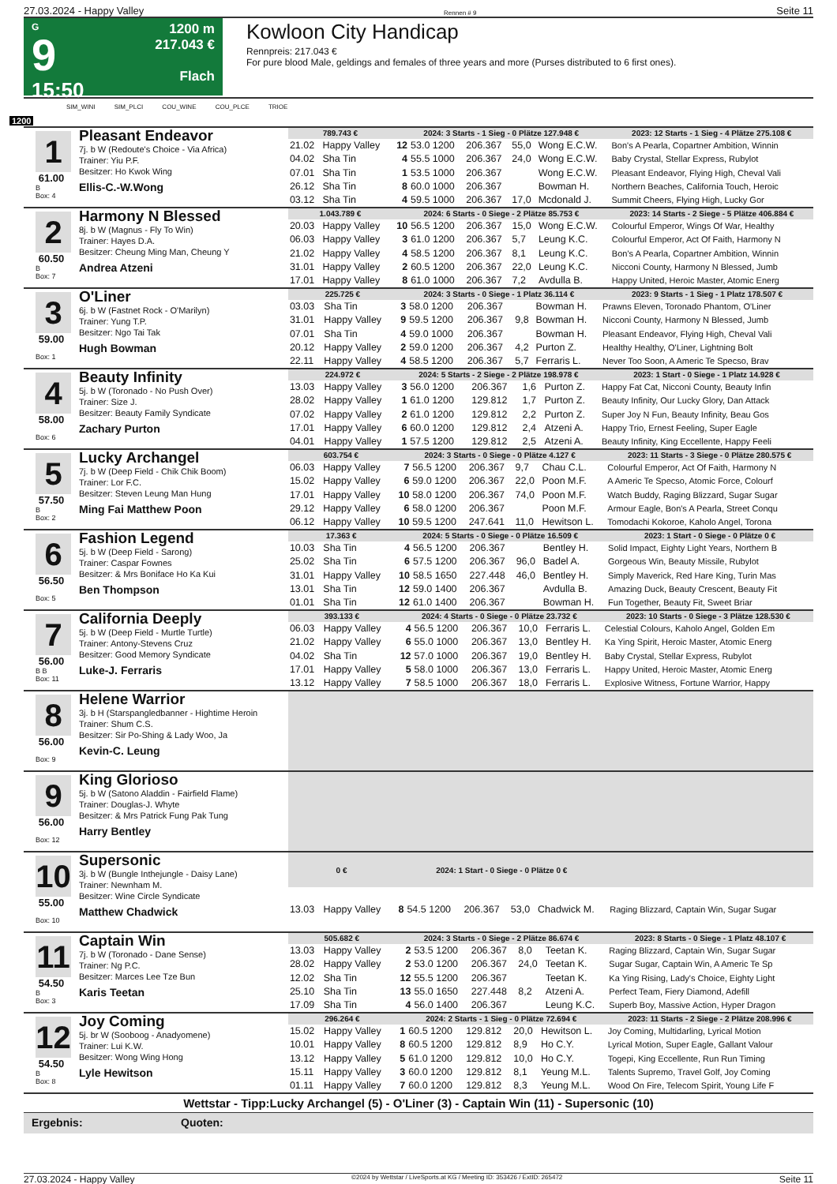27.03.2024 - Happy Valley Rennen # 9 Seite 11
G
9
15:50
1200 m
217.043 €
Flach
Kowloon City Handicap
Rennpreis: 217.043 €
For pure blood Male, geldings and females of three years and more (Purses distributed to 6 first ones).
SIM_WINI SIM_PLCI COU_WINE COU_PLCE TRIOE
1200
1
61.00
B
Box: 4
Pleasant Endeavor
7j. b W (Redoute's Choice - Via Africa)
Trainer: Yiu P.F.
Besitzer: Ho Kwok Wing
Ellis-C.-W.Wong
| 789.743 € | | 2024: 3 Starts - 1 Sieg - 0 Plätze 127.948 € | | | | | 2023: 12 Starts - 1 Sieg - 4 Plätze 275.108 € |
| --- | --- | --- | --- | --- | --- | --- | --- |
| 21.02 | Happy Valley | 12 | 53.0 1200 | 206.367 | 55,0 | Wong E.C.W. | Bon's A Pearla, Copartner Ambition, Winnin |
| 04.02 | Sha Tin | 4 | 55.5 1000 | 206.367 | 24,0 | Wong E.C.W. | Baby Crystal, Stellar Express, Rubylot |
| 07.01 | Sha Tin | 1 | 53.5 1000 | 206.367 | | Wong E.C.W. | Pleasant Endeavor, Flying High, Cheval Vali |
| 26.12 | Sha Tin | 8 | 60.0 1000 | 206.367 | | Bowman H. | Northern Beaches, California Touch, Heroic |
| 03.12 | Sha Tin | 4 | 59.5 1000 | 206.367 | 17,0 | Mcdonald J. | Summit Cheers, Flying High, Lucky Gor |
2
60.50
B
Box: 7
Harmony N Blessed
8j. b W (Magnus - Fly To Win)
Trainer: Hayes D.A.
Besitzer: Cheung Ming Man, Cheung Y
Andrea Atzeni
| 1.043.789 € | | 2024: 6 Starts - 0 Siege - 2 Plätze 85.753 € | | | | | 2023: 14 Starts - 2 Siege - 5 Plätze 406.884 € |
| --- | --- | --- | --- | --- | --- | --- | --- |
| 20.03 | Happy Valley | 10 | 56.5 1200 | 206.367 | 15,0 | Wong E.C.W. | Colourful Emperor, Wings Of War, Healthy |
| 06.03 | Happy Valley | 3 | 61.0 1200 | 206.367 | 5,7 | Leung K.C. | Colourful Emperor, Act Of Faith, Harmony N |
| 21.02 | Happy Valley | 4 | 58.5 1200 | 206.367 | 8,1 | Leung K.C. | Bon's A Pearla, Copartner Ambition, Winnin |
| 31.01 | Happy Valley | 2 | 60.5 1200 | 206.367 | 22,0 | Leung K.C. | Nicconi County, Harmony N Blessed, Jumb |
| 17.01 | Happy Valley | 8 | 61.0 1000 | 206.367 | 7,2 | Avdulla B. | Happy United, Heroic Master, Atomic Energ |
3
59.00
Box: 1
O'Liner
6j. b W (Fastnet Rock - O'Marilyn)
Trainer: Yung T.P.
Besitzer: Ngo Tai Tak
Hugh Bowman
| 225.725 € | | 2024: 3 Starts - 0 Siege - 1 Platz 36.114 € | | | | | 2023: 9 Starts - 1 Sieg - 1 Platz 178.507 € |
| --- | --- | --- | --- | --- | --- | --- | --- |
| 03.03 | Sha Tin | 3 | 58.0 1200 | 206.367 | | Bowman H. | Prawns Eleven, Toronado Phantom, O'Liner |
| 31.01 | Happy Valley | 9 | 59.5 1200 | 206.367 | 9,8 | Bowman H. | Nicconi County, Harmony N Blessed, Jumb |
| 07.01 | Sha Tin | 4 | 59.0 1000 | 206.367 | | Bowman H. | Pleasant Endeavor, Flying High, Cheval Vali |
| 20.12 | Happy Valley | 2 | 59.0 1200 | 206.367 | 4,2 | Purton Z. | Healthy Healthy, O'Liner, Lightning Bolt |
| 22.11 | Happy Valley | 4 | 58.5 1200 | 206.367 | 5,7 | Ferraris L. | Never Too Soon, A Americ Te Specso, Brav |
4
58.00
Box: 6
Beauty Infinity
5j. b W (Toronado - No Push Over)
Trainer: Size J.
Besitzer: Beauty Family Syndicate
Zachary Purton
| 224.972 € | | 2024: 5 Starts - 2 Siege - 2 Plätze 198.978 € | | | | | 2023: 1 Start - 0 Siege - 1 Platz 14.928 € |
| --- | --- | --- | --- | --- | --- | --- | --- |
| 13.03 | Happy Valley | 3 | 56.0 1200 | 206.367 | 1,6 | Purton Z. | Happy Fat Cat, Nicconi County, Beauty Infin |
| 28.02 | Happy Valley | 1 | 61.0 1200 | 129.812 | 1,7 | Purton Z. | Beauty Infinity, Our Lucky Glory, Dan Attack |
| 07.02 | Happy Valley | 2 | 61.0 1200 | 129.812 | 2,2 | Purton Z. | Super Joy N Fun, Beauty Infinity, Beau Gos |
| 17.01 | Happy Valley | 6 | 60.0 1200 | 129.812 | 2,4 | Atzeni A. | Happy Trio, Ernest Feeling, Super Eagle |
| 04.01 | Happy Valley | 1 | 57.5 1200 | 129.812 | 2,5 | Atzeni A. | Beauty Infinity, King Eccellente, Happy Feeli |
5
57.50
B
Box: 2
Lucky Archangel
7j. b W (Deep Field - Chik Chik Boom)
Trainer: Lor F.C.
Besitzer: Steven Leung Man Hung
Ming Fai Matthew Poon
| 603.754 € | | 2024: 3 Starts - 0 Siege - 0 Plätze 4.127 € | | | | | 2023: 11 Starts - 3 Siege - 0 Plätze 280.575 € |
| --- | --- | --- | --- | --- | --- | --- | --- |
| 06.03 | Happy Valley | 7 | 56.5 1200 | 206.367 | 9,7 | Chau C.L. | Colourful Emperor, Act Of Faith, Harmony N |
| 15.02 | Happy Valley | 6 | 59.0 1200 | 206.367 | 22,0 | Poon M.F. | A Americ Te Specso, Atomic Force, Colourf |
| 17.01 | Happy Valley | 10 | 58.0 1200 | 206.367 | 74,0 | Poon M.F. | Watch Buddy, Raging Blizzard, Sugar Sugar |
| 29.12 | Happy Valley | 6 | 58.0 1200 | 206.367 | | Poon M.F. | Armour Eagle, Bon's A Pearla, Street Conqu |
| 06.12 | Happy Valley | 10 | 59.5 1200 | 247.641 | 11,0 | Hewitson L. | Tomodachi Kokoroe, Kaholo Angel, Torona |
6
56.50
Box: 5
Fashion Legend
5j. b W (Deep Field - Sarong)
Trainer: Caspar Fownes
Besitzer: & Mrs Boniface Ho Ka Kui
Ben Thompson
| 17.363 € | | 2024: 5 Starts - 0 Siege - 0 Plätze 16.509 € | | | | | 2023: 1 Start - 0 Siege - 0 Plätze 0 € |
| --- | --- | --- | --- | --- | --- | --- | --- |
| 10.03 | Sha Tin | 4 | 56.5 1200 | 206.367 | | Bentley H. | Solid Impact, Eighty Light Years, Northern B |
| 25.02 | Sha Tin | 6 | 57.5 1200 | 206.367 | 96,0 | Badel A. | Gorgeous Win, Beauty Missile, Rubylot |
| 31.01 | Happy Valley | 10 | 58.5 1650 | 227.448 | 46,0 | Bentley H. | Simply Maverick, Red Hare King, Turin Mas |
| 13.01 | Sha Tin | 12 | 59.0 1400 | 206.367 | | Avdulla B. | Amazing Duck, Beauty Crescent, Beauty Fit |
| 01.01 | Sha Tin | 12 | 61.0 1400 | 206.367 | | Bowman H. | Fun Together, Beauty Fit, Sweet Briar |
7
56.00
B B
Box: 11
California Deeply
5j. b W (Deep Field - Murtle Turtle)
Trainer: Antony-Stevens Cruz
Besitzer: Good Memory Syndicate
Luke-J. Ferraris
| 393.133 € | | 2024: 4 Starts - 0 Siege - 0 Plätze 23.732 € | | | | | 2023: 10 Starts - 0 Siege - 3 Plätze 128.530 € |
| --- | --- | --- | --- | --- | --- | --- | --- |
| 06.03 | Happy Valley | 4 | 56.5 1200 | 206.367 | 10,0 | Ferraris L. | Celestial Colours, Kaholo Angel, Golden Em |
| 21.02 | Happy Valley | 6 | 55.0 1000 | 206.367 | 13,0 | Bentley H. | Ka Ying Spirit, Heroic Master, Atomic Energ |
| 04.02 | Sha Tin | 12 | 57.0 1000 | 206.367 | 19,0 | Bentley H. | Baby Crystal, Stellar Express, Rubylot |
| 17.01 | Happy Valley | 5 | 58.0 1000 | 206.367 | 13,0 | Ferraris L. | Happy United, Heroic Master, Atomic Energ |
| 13.12 | Happy Valley | 7 | 58.5 1000 | 206.367 | 18,0 | Ferraris L. | Explosive Witness, Fortune Warrior, Happy |
8
56.00
Box: 9
Helene Warrior
3j. b H (Starspangledbanner - Hightime Heroin
Trainer: Shum C.S.
Besitzer: Sir Po-Shing & Lady Woo, Ja
Kevin-C. Leung
9
56.00
Box: 12
King Glorioso
5j. b W (Satono Aladdin - Fairfield Flame)
Trainer: Douglas-J. Whyte
Besitzer: & Mrs Patrick Fung Pak Tung
Harry Bentley
10
55.00
Box: 10
Supersonic
3j. b W (Bungle Inthejungle - Daisy Lane)
Trainer: Newnham M.
Besitzer: Wine Circle Syndicate
Matthew Chadwick
| 0 € | | 2024: 1 Start - 0 Siege - 0 Plätze 0 € | | | | | |
| --- | --- | --- | --- | --- | --- | --- | --- |
| 13.03 | Happy Valley | 8 | 54.5 1200 | 206.367 | 53,0 | Chadwick M. | Raging Blizzard, Captain Win, Sugar Sugar |
11
54.50
B
Box: 3
Captain Win
7j. b W (Toronado - Dane Sense)
Trainer: Ng P.C.
Besitzer: Marces Lee Tze Bun
Karis Teetan
| 505.682 € | | 2024: 3 Starts - 0 Siege - 2 Plätze 86.674 € | | | | | 2023: 8 Starts - 0 Siege - 1 Platz 48.107 € |
| --- | --- | --- | --- | --- | --- | --- | --- |
| 13.03 | Happy Valley | 2 | 53.5 1200 | 206.367 | 8,0 | Teetan K. | Raging Blizzard, Captain Win, Sugar Sugar |
| 28.02 | Happy Valley | 2 | 53.0 1200 | 206.367 | 24,0 | Teetan K. | Sugar Sugar, Captain Win, A Americ Te Sp |
| 12.02 | Sha Tin | 12 | 55.5 1200 | 206.367 | | Teetan K. | Ka Ying Rising, Lady's Choice, Eighty Light |
| 25.10 | Sha Tin | 13 | 55.0 1650 | 227.448 | 8,2 | Atzeni A. | Perfect Team, Fiery Diamond, Adefill |
| 17.09 | Sha Tin | 4 | 56.0 1400 | 206.367 | | Leung K.C. | Superb Boy, Massive Action, Hyper Dragon |
12
54.50
B
Box: 8
Joy Coming
5j. br W (Sooboog - Anadyomene)
Trainer: Lui K.W.
Besitzer: Wong Wing Hong
Lyle Hewitson
| 296.264 € | | 2024: 2 Starts - 1 Sieg - 0 Plätze 72.694 € | | | | | 2023: 11 Starts - 2 Siege - 2 Plätze 208.996 € |
| --- | --- | --- | --- | --- | --- | --- | --- |
| 15.02 | Happy Valley | 1 | 60.5 1200 | 129.812 | 20,0 | Hewitson L. | Joy Coming, Multidarling, Lyrical Motion |
| 10.01 | Happy Valley | 8 | 60.5 1200 | 129.812 | 8,9 | Ho C.Y. | Lyrical Motion, Super Eagle, Gallant Valour |
| 13.12 | Happy Valley | 5 | 61.0 1200 | 129.812 | 10,0 | Ho C.Y. | Togepi, King Eccellente, Run Run Timing |
| 15.11 | Happy Valley | 3 | 60.0 1200 | 129.812 | 8,1 | Yeung M.L. | Talents Supremo, Travel Golf, Joy Coming |
| 01.11 | Happy Valley | 7 | 60.0 1200 | 129.812 | 8,3 | Yeung M.L. | Wood On Fire, Telecom Spirit, Young Life F |
Wettstar - Tipp:Lucky Archangel (5) - O'Liner (3) - Captain Win (11) - Supersonic (10)
Ergebnis: Quoten:
27.03.2024 - Happy Valley ©2024 by Wettstar / LiveSports.at KG / Meeting ID: 353426 / ExtID: 265472 Seite 11